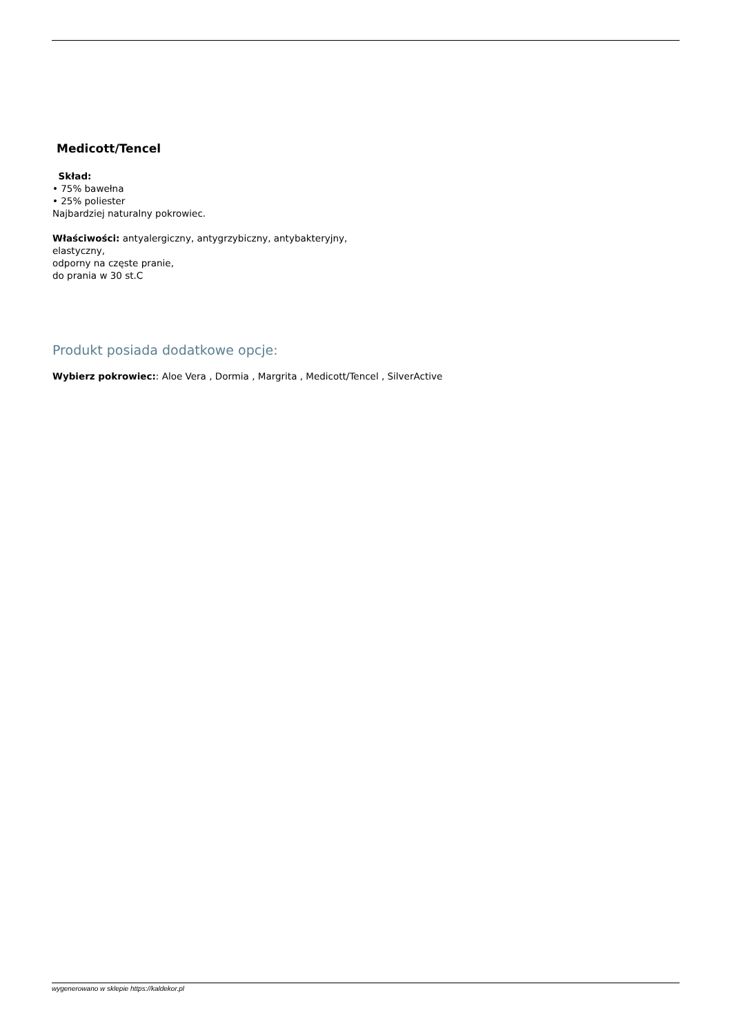Medicott/Tencel
Skład:
• 75% bawełna
• 25% poliester
Najbardziej naturalny pokrowiec.
Właściwości: antyalergiczny, antygrzybiczny, antybakteryjny,
elastyczny,
odporny na częste pranie,
do prania w 30 st.C
Produkt posiada dodatkowe opcje:
Wybierz pokrowiec:: Aloe Vera , Dormia , Margrita , Medicott/Tencel , SilverActive
wygenerowano w sklepie https://kaldekor.pl